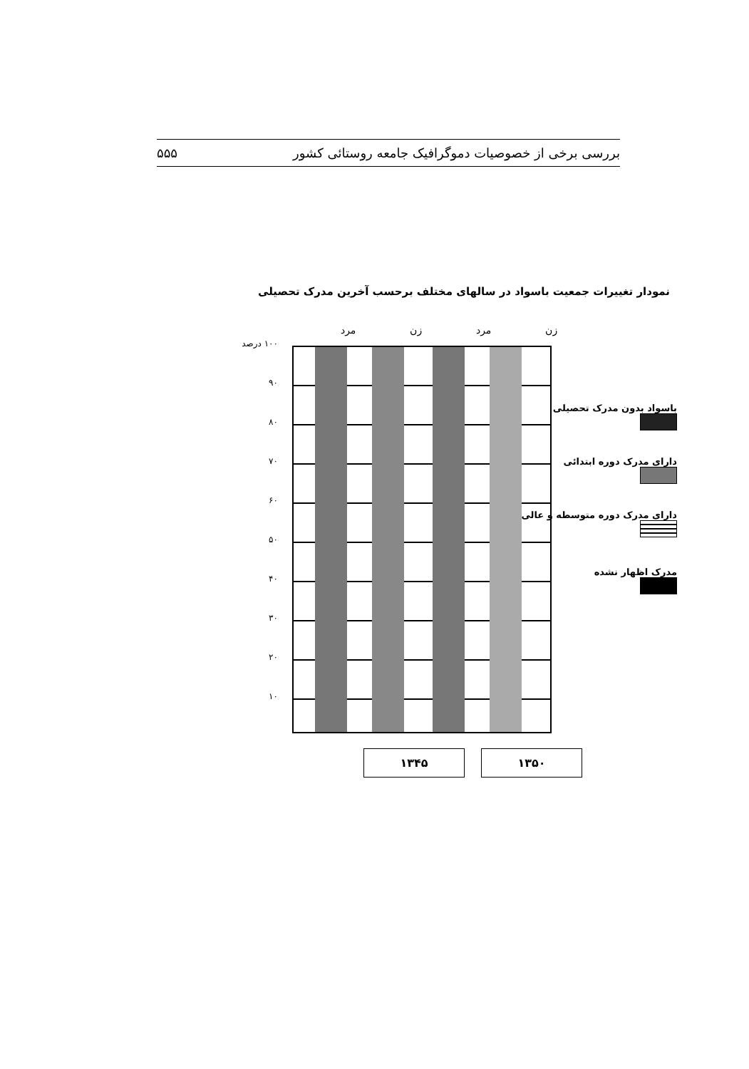بررسی برخی از خصوصیات دموگرافیک جامعه روستائی کشور ۵۵۵
نمودار تغییرات جمعیت باسواد در سالهای مختلف برحسب آخرین مدرک تحصیلی
زن مرد زن مرد
۱۰۰ درصد
۹۰
۸۰
۷۰
۶۰
۵۰
۴۰
۳۰
۲۰
۱۰
باسواد بدون مدرک تحصیلی
دارای مدرک دوره ابتدائی
دارای مدرک دوره متوسطه و عالی
مدرک اظهار نشده
۱۳۴۵ ۱۳۵۰